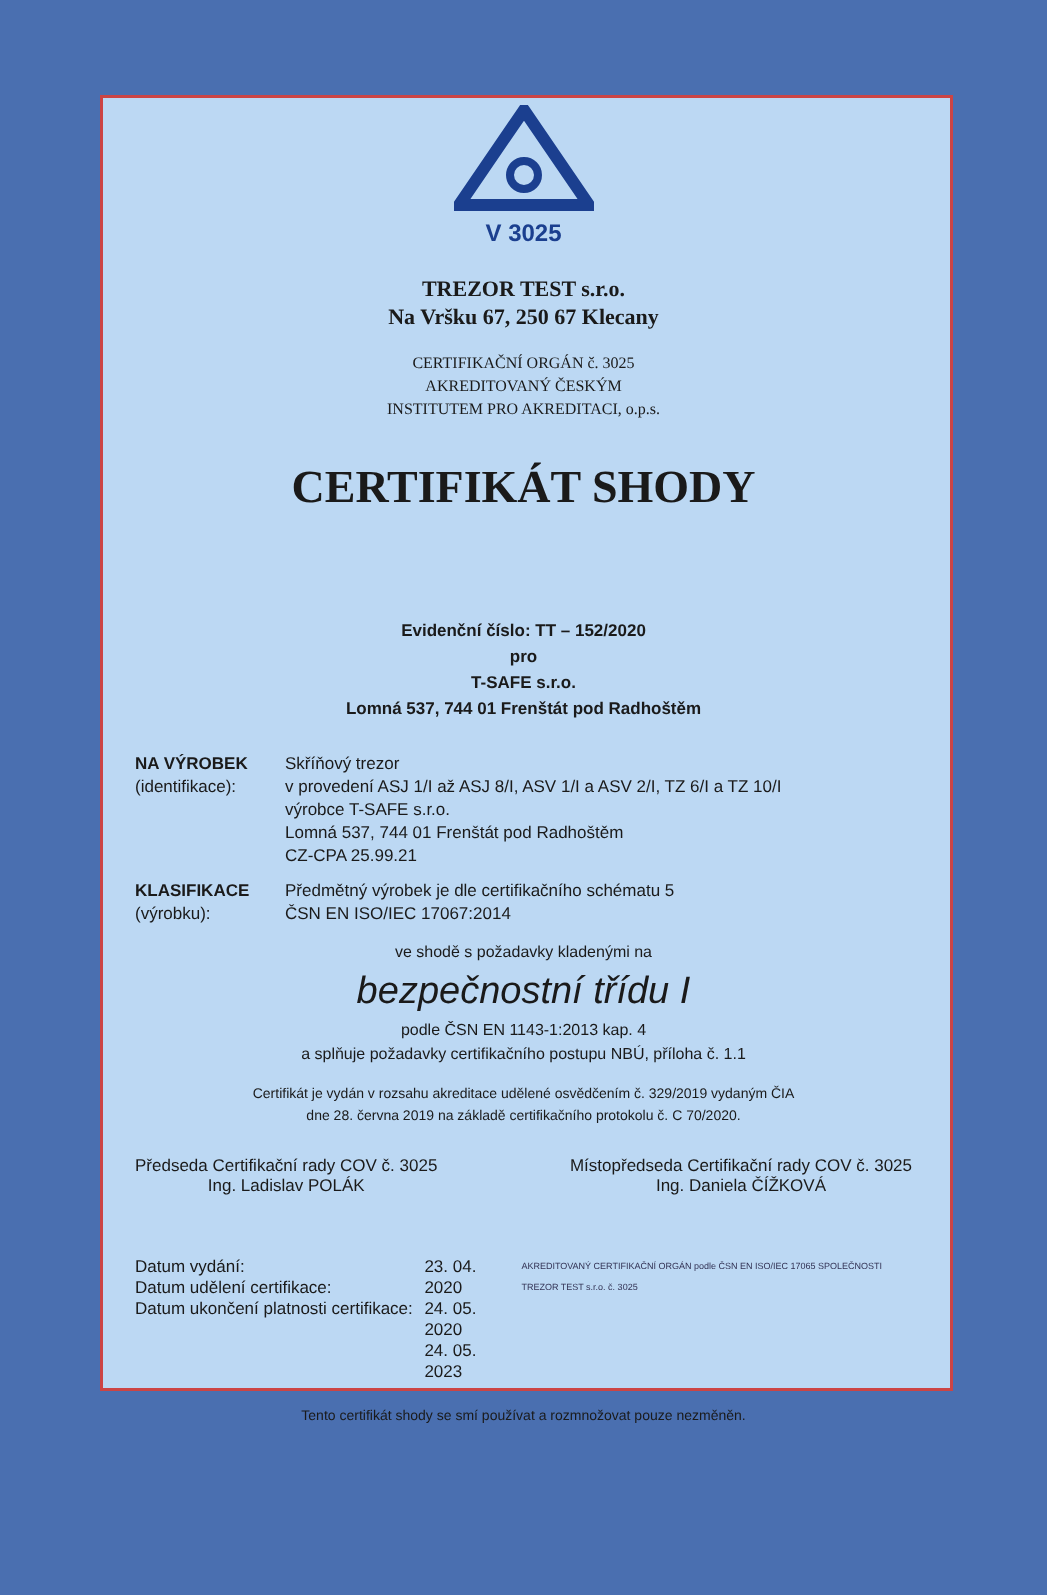V 3025
TREZOR TEST s.r.o.
Na Vršku 67, 250 67 Klecany
CERTIFIKAČNÍ ORGÁN č. 3025
AKREDITOVANÝ ČESKÝM
INSTITUTEM PRO AKREDITACI, o.p.s.
CERTIFIKÁT SHODY
Evidenční číslo: TT – 152/2020
pro
T-SAFE s.r.o.
Lomná 537, 744 01 Frenštát pod Radhoštěm
NA VÝROBEK
(identifikace):
Skříňový trezor
v provedení ASJ 1/I až ASJ 8/I, ASV 1/I a ASV 2/I, TZ 6/I a TZ 10/I
výrobce T-SAFE s.r.o.
Lomná 537, 744 01 Frenštát pod Radhoštěm
CZ-CPA 25.99.21
KLASIFIKACE
(výrobku):
Předmětný výrobek je dle certifikačního schématu 5
ČSN EN ISO/IEC 17067:2014
ve shodě s požadavky kladenými na
bezpečnostní třídu I
podle ČSN EN 1143-1:2013 kap. 4
a splňuje požadavky certifikačního postupu NBÚ, příloha č. 1.1
Certifikát je vydán v rozsahu akreditace udělené osvědčením č. 329/2019 vydaným ČIA
dne 28. června 2019 na základě certifikačního protokolu č. C 70/2020.
Předseda Certifikační rady COV č. 3025
Ing. Ladislav POLÁK
Místopředseda Certifikační rady COV č. 3025
Ing. Daniela ČÍŽKOVÁ
Datum vydání:
Datum udělení certifikace:
Datum ukončení platnosti certifikace:
23. 04. 2020
24. 05. 2020
24. 05. 2023
AKREDITOVANÝ CERTIFIKAČNÍ ORGÁN podle ČSN EN ISO/IEC 17065 SPOLEČNOSTI TREZOR TEST s.r.o. č. 3025
Tento certifikát shody se smí používat a rozmnožovat pouze nezměněn.